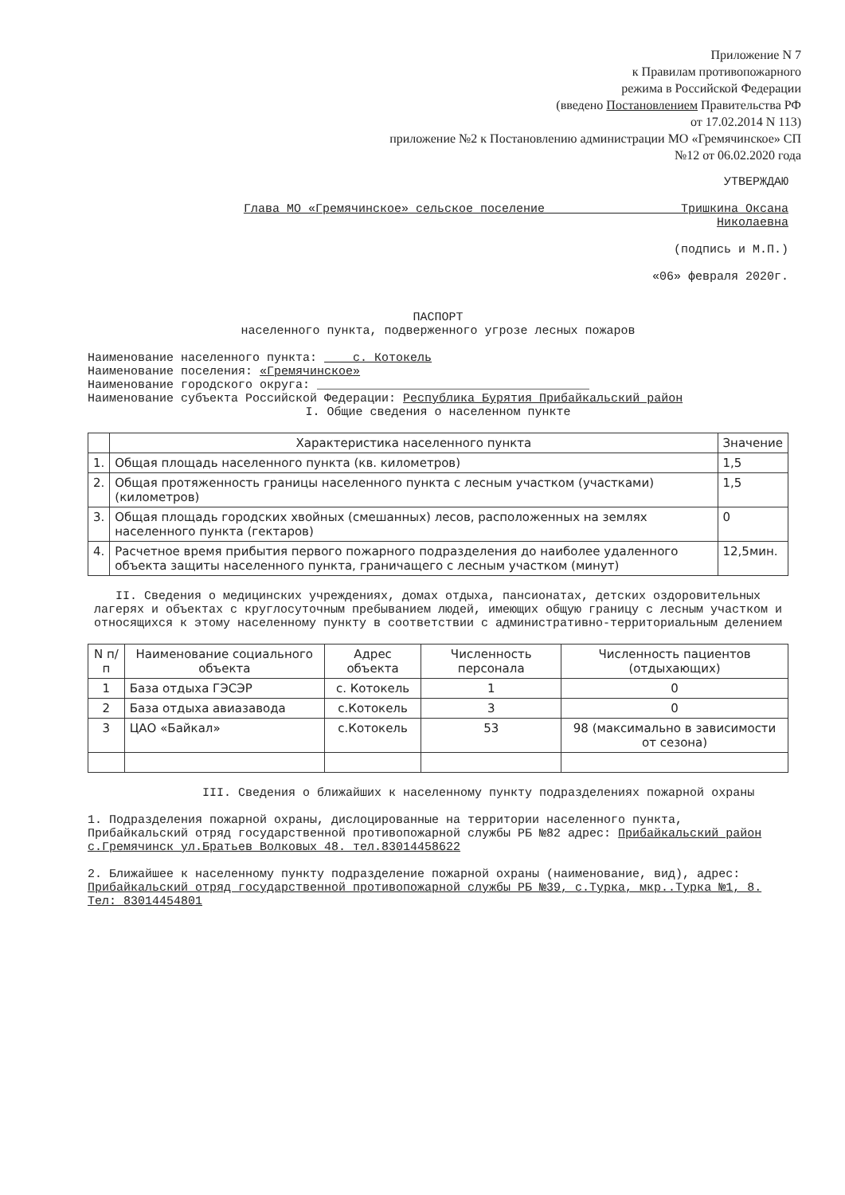Приложение N 7
к Правилам противопожарного
режима в Российской Федерации
(введено Постановлением Правительства РФ
от 17.02.2014 N 113)
приложение №2 к Постановлению администрации МО «Гремячинское» СП
№12 от 06.02.2020 года
УТВЕРЖДАЮ
Глава МО «Гремячинское» сельское поселение Тришкина Оксана
Николаевна
(подпись и М.П.)
«06» февраля 2020г.
ПАСПОРТ
населенного пункта, подверженного угрозе лесных пожаров
Наименование населенного пункта: с. Котокель
Наименование поселения: «Гремячинское»
Наименование городского округа: ______________________________________
Наименование субъекта Российской Федерации: Республика Бурятия Прибайкальский район
I. Общие сведения о населенном пункте
| | Характеристика населенного пункта | Значение |
| --- | --- | --- |
| 1. | Общая площадь населенного пункта (кв. километров) | 1,5 |
| 2. | Общая протяженность границы населенного пункта с лесным участком (участками) (километров) | 1,5 |
| 3. | Общая площадь городских хвойных (смешанных) лесов, расположенных на землях населенного пункта (гектаров) | 0 |
| 4. | Расчетное время прибытия первого пожарного подразделения до наиболее удаленного объекта защиты населенного пункта, граничащего с лесным участком (минут) | 12,5мин. |
II. Сведения о медицинских учреждениях, домах отдыха, пансионатах, детских оздоровительных лагерях и объектах с круглосуточным пребыванием людей, имеющих общую границу с лесным участком и относящихся к этому населенному пункту в соответствии с административно-территориальным делением
| N п/п | Наименование социального объекта | Адрес объекта | Численность персонала | Численность пациентов (отдыхающих) |
| --- | --- | --- | --- | --- |
| 1 | База отдыха ГЭСЭР | с. Котокель | 1 | 0 |
| 2 | База отдыха авиазавода | с.Котокель | 3 | 0 |
| 3 | ЦАО «Байкал» | с.Котокель | 53 | 98 (максимально в зависимости от сезона) |
III. Сведения о ближайших к населенному пункту подразделениях пожарной охраны
1. Подразделения пожарной охраны, дислоцированные на территории населенного пункта, Прибайкальский отряд государственной противопожарной службы РБ №82 адрес: Прибайкальский район с.Гремячинск ул.Братьев Волковых 48. тел.83014458622
2. Ближайшее к населенному пункту подразделение пожарной охраны (наименование, вид), адрес: Прибайкальский отряд государственной противопожарной службы РБ №39, с.Турка, мкр..Турка №1, 8. Тел: 83014454801